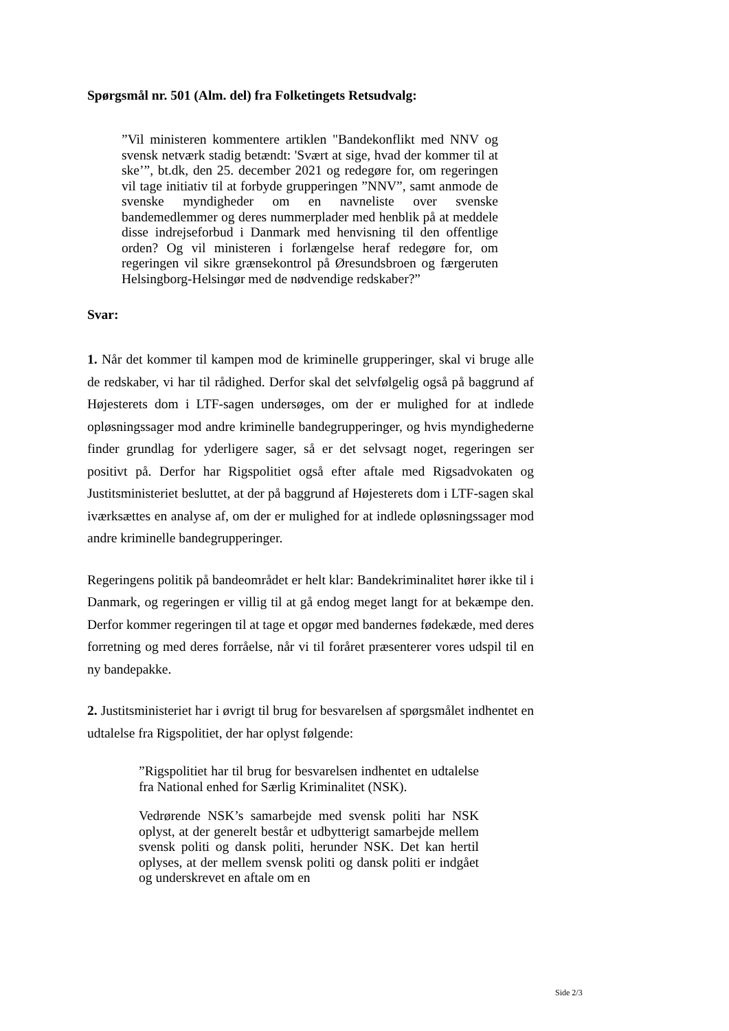Spørgsmål nr. 501 (Alm. del) fra Folketingets Retsudvalg:
”Vil ministeren kommentere artiklen "Bandekonflikt med NNV og svensk netværk stadig betændt: 'Svært at sige, hvad der kommer til at ske’”, bt.dk, den 25. december 2021 og redegøre for, om regeringen vil tage initiativ til at forbyde grupperingen ”NNV”, samt anmode de svenske myndigheder om en navneliste over svenske bandemedlemmer og deres nummerplader med henblik på at meddele disse indrejseforbud i Danmark med henvisning til den offentlige orden? Og vil ministeren i forlængelse heraf redegøre for, om regeringen vil sikre grænsekontrol på Øresundsbroen og færgeruten Helsingborg-Helsingør med de nødvendige redskaber?”
Svar:
1. Når det kommer til kampen mod de kriminelle grupperinger, skal vi bruge alle de redskaber, vi har til rådighed. Derfor skal det selvfølgelig også på baggrund af Højesterets dom i LTF-sagen undersøges, om der er mulighed for at indlede opløsningssager mod andre kriminelle bandegrupperinger, og hvis myndighederne finder grundlag for yderligere sager, så er det selvsagt noget, regeringen ser positivt på. Derfor har Rigspolitiet også efter aftale med Rigsadvokaten og Justitsministeriet besluttet, at der på baggrund af Højesterets dom i LTF-sagen skal iværksættes en analyse af, om der er mulighed for at indlede opløsningssager mod andre kriminelle bandegrupperinger.
Regeringens politik på bandeområdet er helt klar: Bandekriminalitet hører ikke til i Danmark, og regeringen er villig til at gå endog meget langt for at bekæmpe den. Derfor kommer regeringen til at tage et opgør med bandernes fødekæde, med deres forretning og med deres forråelse, når vi til foråret præsenterer vores udspil til en ny bandepakke.
2. Justitsministeriet har i øvrigt til brug for besvarelsen af spørgsmålet indhentet en udtalelse fra Rigspolitiet, der har oplyst følgende:
”Rigspolitiet har til brug for besvarelsen indhentet en udtalelse fra National enhed for Særlig Kriminalitet (NSK).
Vedrørende NSK’s samarbejde med svensk politi har NSK oplyst, at der generelt består et udbytterigt samarbejde mellem svensk politi og dansk politi, herunder NSK. Det kan hertil oplyses, at der mellem svensk politi og dansk politi er indgået og underskrevet en aftale om en
Side 2/3